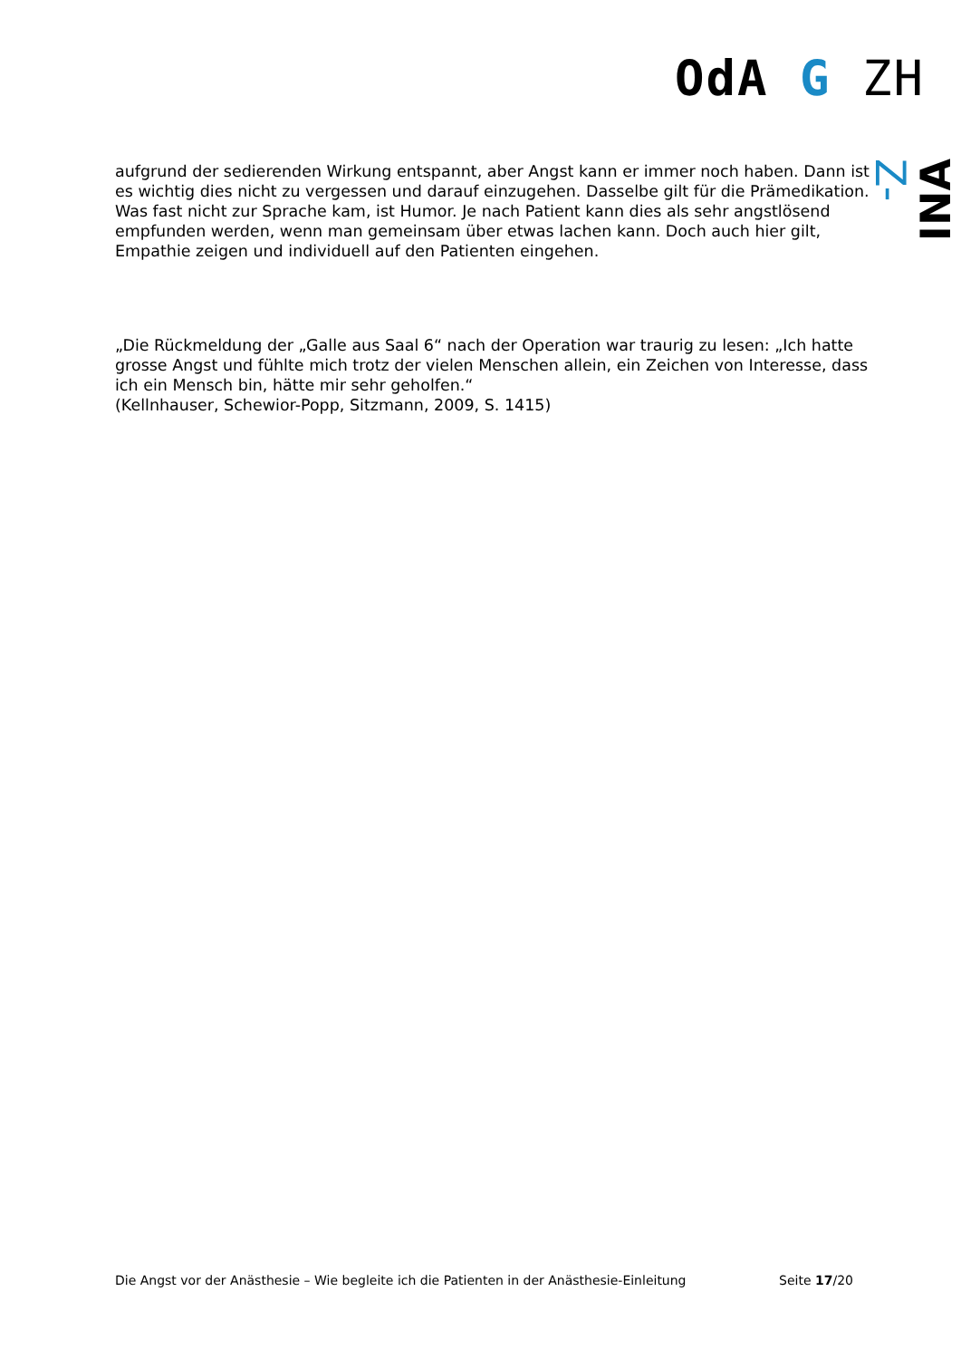OdA G ZH
Z-
INA
aufgrund der sedierenden Wirkung entspannt, aber Angst kann er immer noch haben. Dann ist es wichtig dies nicht zu vergessen und darauf einzugehen. Dasselbe gilt für die Prämedikation.
Was fast nicht zur Sprache kam, ist Humor. Je nach Patient kann dies als sehr angstlösend empfunden werden, wenn man gemeinsam über etwas lachen kann. Doch auch hier gilt, Empathie zeigen und individuell auf den Patienten eingehen.
„Die Rückmeldung der „Galle aus Saal 6“ nach der Operation war traurig zu lesen: „Ich hatte grosse Angst und fühlte mich trotz der vielen Menschen allein, ein Zeichen von Interesse, dass ich ein Mensch bin, hätte mir sehr geholfen.“
(Kellnhauser, Schewior-Popp, Sitzmann, 2009, S. 1415)
Die Angst vor der Anästhesie – Wie begleite ich die Patienten in der Anästhesie-Einleitung Seite 17/20